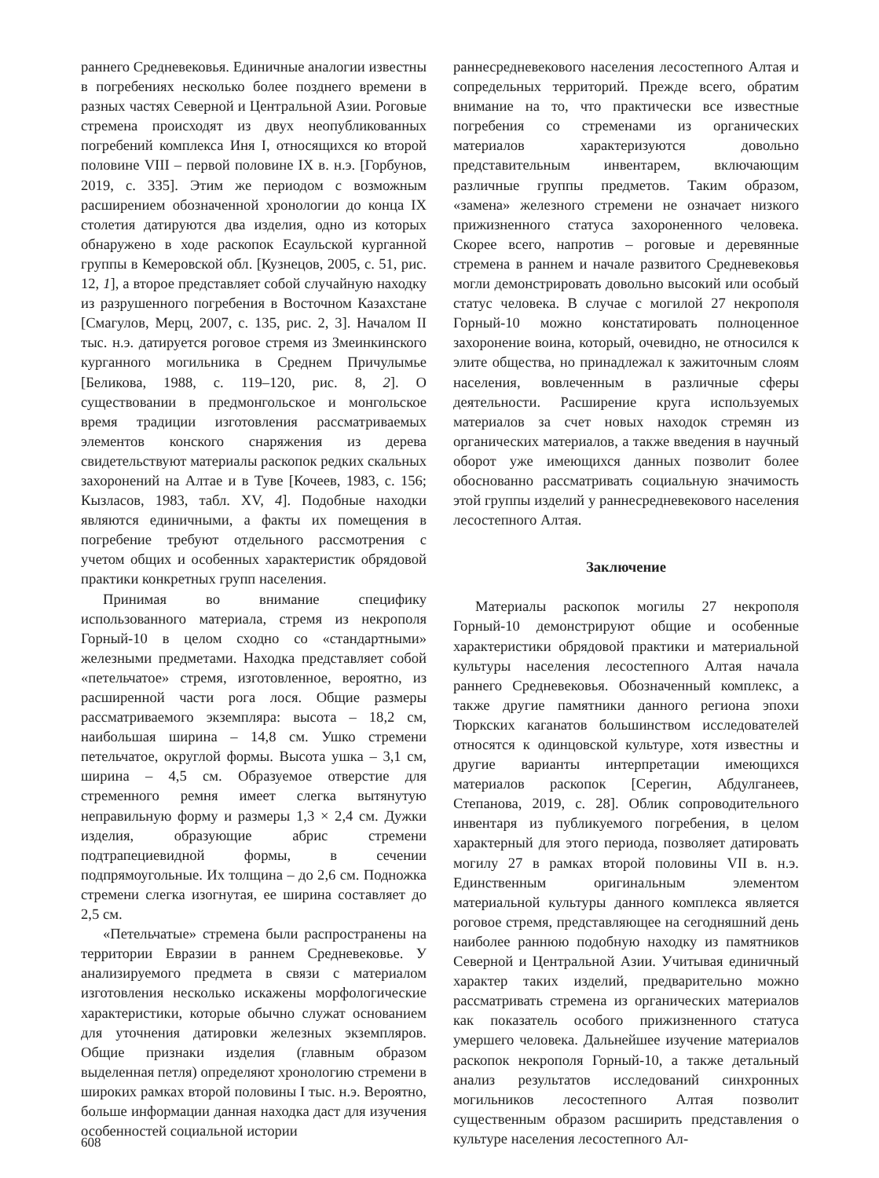раннего Средневековья. Единичные аналогии известны в погребениях несколько более позднего времени в разных частях Северной и Центральной Азии. Роговые стремена происходят из двух неопубликованных погребений комплекса Иня I, относящихся ко второй половине VIII – первой половине IX в. н.э. [Горбунов, 2019, с. 335]. Этим же периодом с возможным расширением обозначенной хронологии до конца IX столетия датируются два изделия, одно из которых обнаружено в ходе раскопок Есаульской курганной группы в Кемеровской обл. [Кузнецов, 2005, с. 51, рис. 12, 1], а второе представляет собой случайную находку из разрушенного погребения в Восточном Казахстане [Смагулов, Мерц, 2007, с. 135, рис. 2, 3]. Началом II тыс. н.э. датируется роговое стремя из Змеинкинского курганного могильника в Среднем Причулымье [Беликова, 1988, с. 119–120, рис. 8, 2]. О существовании в предмонгольское и монгольское время традиции изготовления рассматриваемых элементов конского снаряжения из дерева свидетельствуют материалы раскопок редких скальных захоронений на Алтае и в Туве [Кочеев, 1983, с. 156; Кызласов, 1983, табл. XV, 4]. Подобные находки являются единичными, а факты их помещения в погребение требуют отдельного рассмотрения с учетом общих и особенных характеристик обрядовой практики конкретных групп населения.
Принимая во внимание специфику использованного материала, стремя из некрополя Горный-10 в целом сходно со «стандартными» железными предметами. Находка представляет собой «петельчатое» стремя, изготовленное, вероятно, из расширенной части рога лося. Общие размеры рассматриваемого экземпляра: высота – 18,2 см, наибольшая ширина – 14,8 см. Ушко стремени петельчатое, округлой формы. Высота ушка – 3,1 см, ширина – 4,5 см. Образуемое отверстие для стременного ремня имеет слегка вытянутую неправильную форму и размеры 1,3 × 2,4 см. Дужки изделия, образующие абрис стремени подтрапециевидной формы, в сечении подпрямоугольные. Их толщина – до 2,6 см. Подножка стремени слегка изогнутая, ее ширина составляет до 2,5 см.
«Петельчатые» стремена были распространены на территории Евразии в раннем Средневековье. У анализируемого предмета в связи с материалом изготовления несколько искажены морфологические характеристики, которые обычно служат основанием для уточнения датировки железных экземпляров. Общие признаки изделия (главным образом выделенная петля) определяют хронологию стремени в широких рамках второй половины I тыс. н.э. Вероятно, больше информации данная находка даст для изучения особенностей социальной истории
раннесредневекового населения лесостепного Алтая и сопредельных территорий. Прежде всего, обратим внимание на то, что практически все известные погребения со стременами из органических материалов характеризуются довольно представительным инвентарем, включающим различные группы предметов. Таким образом, «замена» железного стремени не означает низкого прижизненного статуса захороненного человека. Скорее всего, напротив – роговые и деревянные стремена в раннем и начале развитого Средневековья могли демонстрировать довольно высокий или особый статус человека. В случае с могилой 27 некрополя Горный-10 можно констатировать полноценное захоронение воина, который, очевидно, не относился к элите общества, но принадлежал к зажиточным слоям населения, вовлеченным в различные сферы деятельности. Расширение круга используемых материалов за счет новых находок стремян из органических материалов, а также введения в научный оборот уже имеющихся данных позволит более обоснованно рассматривать социальную значимость этой группы изделий у раннесредневекового населения лесостепного Алтая.
Заключение
Материалы раскопок могилы 27 некрополя Горный-10 демонстрируют общие и особенные характеристики обрядовой практики и материальной культуры населения лесостепного Алтая начала раннего Средневековья. Обозначенный комплекс, а также другие памятники данного региона эпохи Тюркских каганатов большинством исследователей относятся к одинцовской культуре, хотя известны и другие варианты интерпретации имеющихся материалов раскопок [Серегин, Абдулганеев, Степанова, 2019, с. 28]. Облик сопроводительного инвентаря из публикуемого погребения, в целом характерный для этого периода, позволяет датировать могилу 27 в рамках второй половины VII в. н.э. Единственным оригинальным элементом материальной культуры данного комплекса является роговое стремя, представляющее на сегодняшний день наиболее раннюю подобную находку из памятников Северной и Центральной Азии. Учитывая единичный характер таких изделий, предварительно можно рассматривать стремена из органических материалов как показатель особого прижизненного статуса умершего человека. Дальнейшее изучение материалов раскопок некрополя Горный-10, а также детальный анализ результатов исследований синхронных могильников лесостепного Алтая позволит существенным образом расширить представления о культуре населения лесостепного Ал-
608